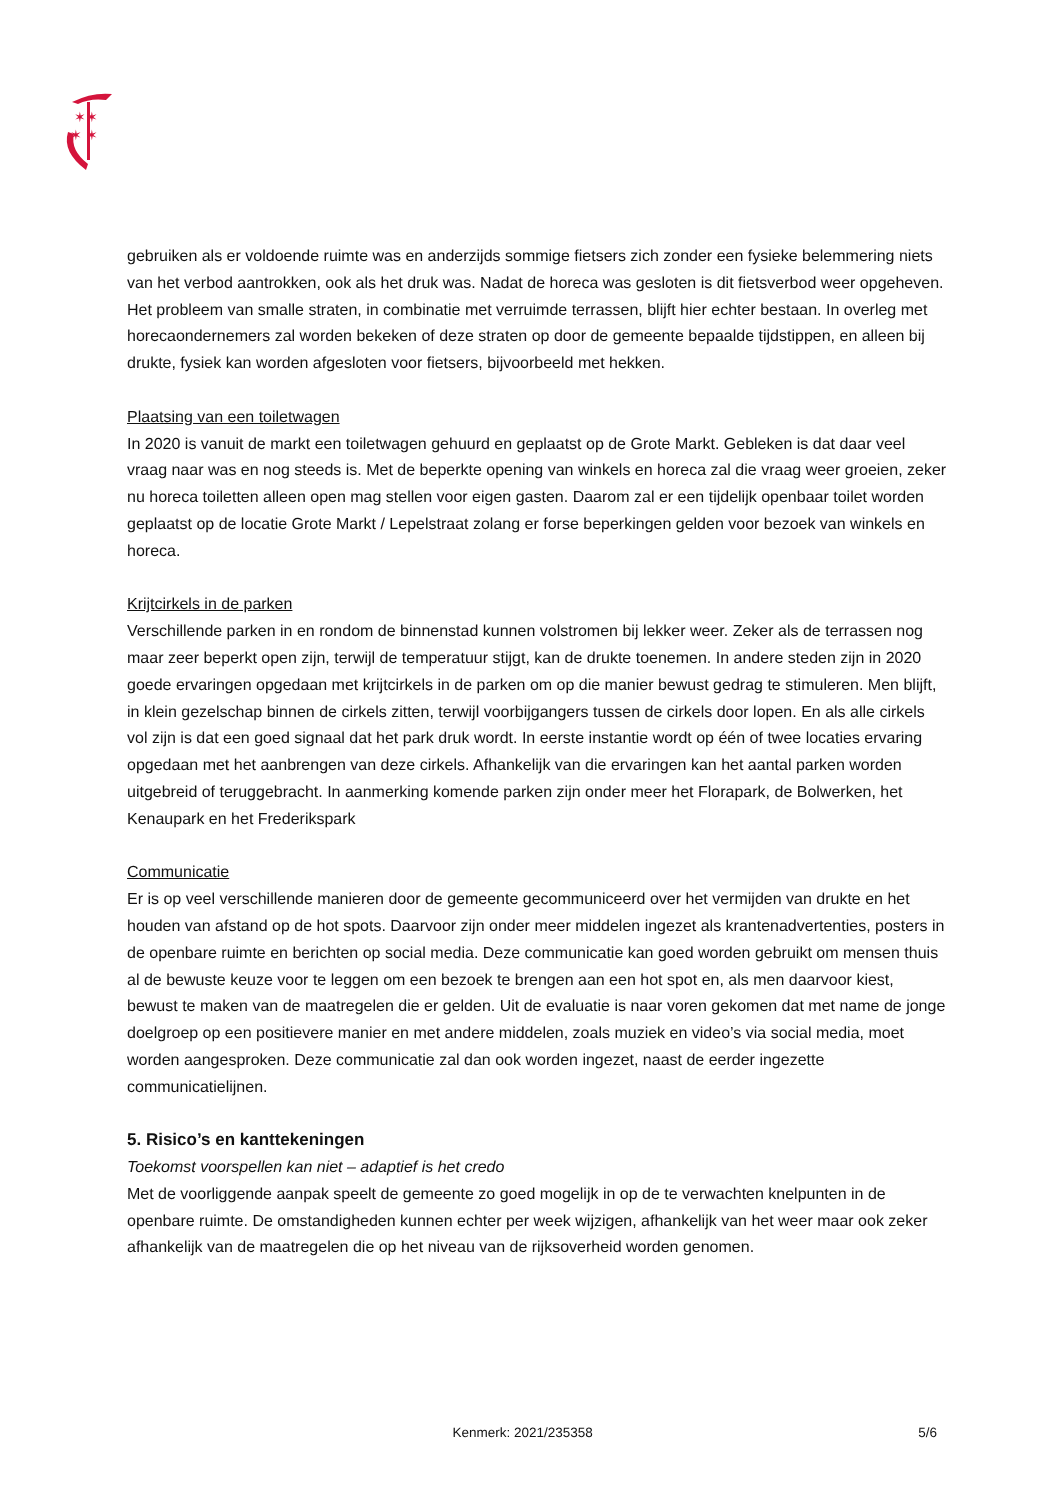✶✶
✶ ✶
gebruiken als er voldoende ruimte was en anderzijds sommige fietsers zich zonder een fysieke belemmering niets van het verbod aantrokken, ook als het druk was. Nadat de horeca was gesloten is dit fietsverbod weer opgeheven. Het probleem van smalle straten, in combinatie met verruimde terrassen, blijft hier echter bestaan. In overleg met horecaondernemers zal worden bekeken of deze straten op door de gemeente bepaalde tijdstippen, en alleen bij drukte, fysiek kan worden afgesloten voor fietsers, bijvoorbeeld met hekken.
Plaatsing van een toiletwagen
In 2020 is vanuit de markt een toiletwagen gehuurd en geplaatst op de Grote Markt. Gebleken is dat daar veel vraag naar was en nog steeds is. Met de beperkte opening van winkels en horeca zal die vraag weer groeien, zeker nu horeca toiletten alleen open mag stellen voor eigen gasten. Daarom zal er een tijdelijk openbaar toilet worden geplaatst op de locatie Grote Markt / Lepelstraat zolang er forse beperkingen gelden voor bezoek van winkels en horeca.
Krijtcirkels in de parken
Verschillende parken in en rondom de binnenstad kunnen volstromen bij lekker weer. Zeker als de terrassen nog maar zeer beperkt open zijn, terwijl de temperatuur stijgt, kan de drukte toenemen. In andere steden zijn in 2020 goede ervaringen opgedaan met krijtcirkels in de parken om op die manier bewust gedrag te stimuleren. Men blijft, in klein gezelschap binnen de cirkels zitten, terwijl voorbijgangers tussen de cirkels door lopen. En als alle cirkels vol zijn is dat een goed signaal dat het park druk wordt. In eerste instantie wordt op één of twee locaties ervaring opgedaan met het aanbrengen van deze cirkels. Afhankelijk van die ervaringen kan het aantal parken worden uitgebreid of teruggebracht. In aanmerking komende parken zijn onder meer het Florapark, de Bolwerken, het Kenaupark en het Frederikspark
Communicatie
Er is op veel verschillende manieren door de gemeente gecommuniceerd over het vermijden van drukte en het houden van afstand op de hot spots. Daarvoor zijn onder meer middelen ingezet als krantenadvertenties, posters in de openbare ruimte en berichten op social media. Deze communicatie kan goed worden gebruikt om mensen thuis al de bewuste keuze voor te leggen om een bezoek te brengen aan een hot spot en, als men daarvoor kiest, bewust te maken van de maatregelen die er gelden. Uit de evaluatie is naar voren gekomen dat met name de jonge doelgroep op een positievere manier en met andere middelen, zoals muziek en video’s via social media, moet worden aangesproken. Deze communicatie zal dan ook worden ingezet, naast de eerder ingezette communicatielijnen.
5. Risico’s en kanttekeningen
Toekomst voorspellen kan niet – adaptief is het credo
Met de voorliggende aanpak speelt de gemeente zo goed mogelijk in op de te verwachten knelpunten in de openbare ruimte. De omstandigheden kunnen echter per week wijzigen, afhankelijk van het weer maar ook zeker afhankelijk van de maatregelen die op het niveau van de rijksoverheid worden genomen.
Kenmerk: 2021/235358 5/6